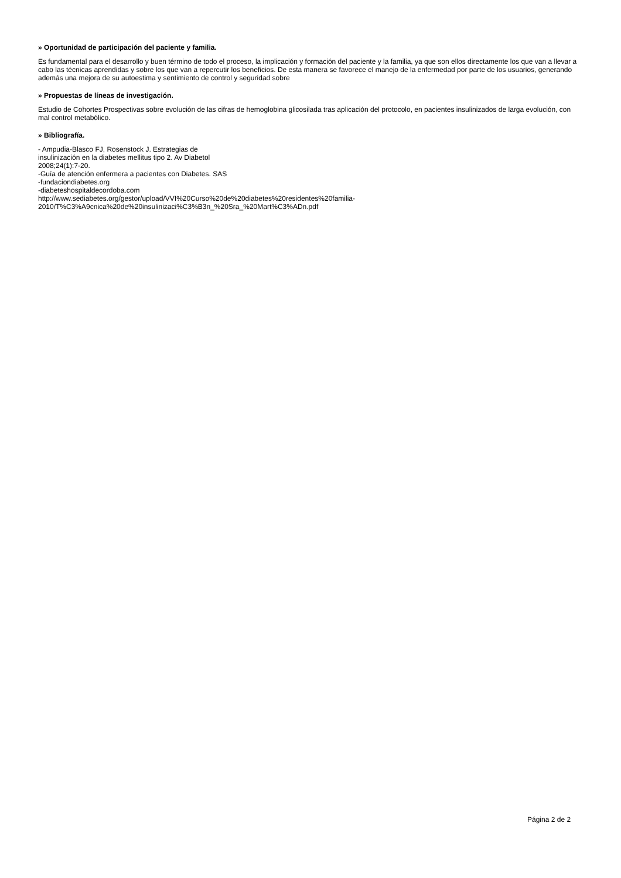» Oportunidad de participación del paciente y familia.
Es fundamental para el desarrollo y buen término de todo el proceso, la implicación y formación del paciente y la familia, ya que son ellos directamente los que van a llevar a cabo las técnicas aprendidas y sobre los que van a repercutir los beneficios. De esta manera se favorece el manejo de la enfermedad por parte de los usuarios, generando además una mejora de su autoestima y sentimiento de control y seguridad sobre
» Propuestas de líneas de investigación.
Estudio de Cohortes Prospectivas sobre evolución de las cifras de hemoglobina glicosilada tras aplicación del protocolo, en pacientes insulinizados de larga evolución, con mal control metabólico.
» Bibliografía.
- Ampudia-Blasco FJ, Rosenstock J. Estrategias de
insulinización en la diabetes mellitus tipo 2. Av Diabetol
2008;24(1):7-20.
-Guía de atención enfermera a pacientes con Diabetes. SAS
-fundaciondiabetes.org
-diabeteshospitaldecordoba.com
http://www.sediabetes.org/gestor/upload/VVI%20Curso%20de%20diabetes%20residentes%20familia-
2010/T%C3%A9cnica%20de%20insulinizaci%C3%B3n_%20Sra_%20Mart%C3%ADn.pdf
Página 2 de 2